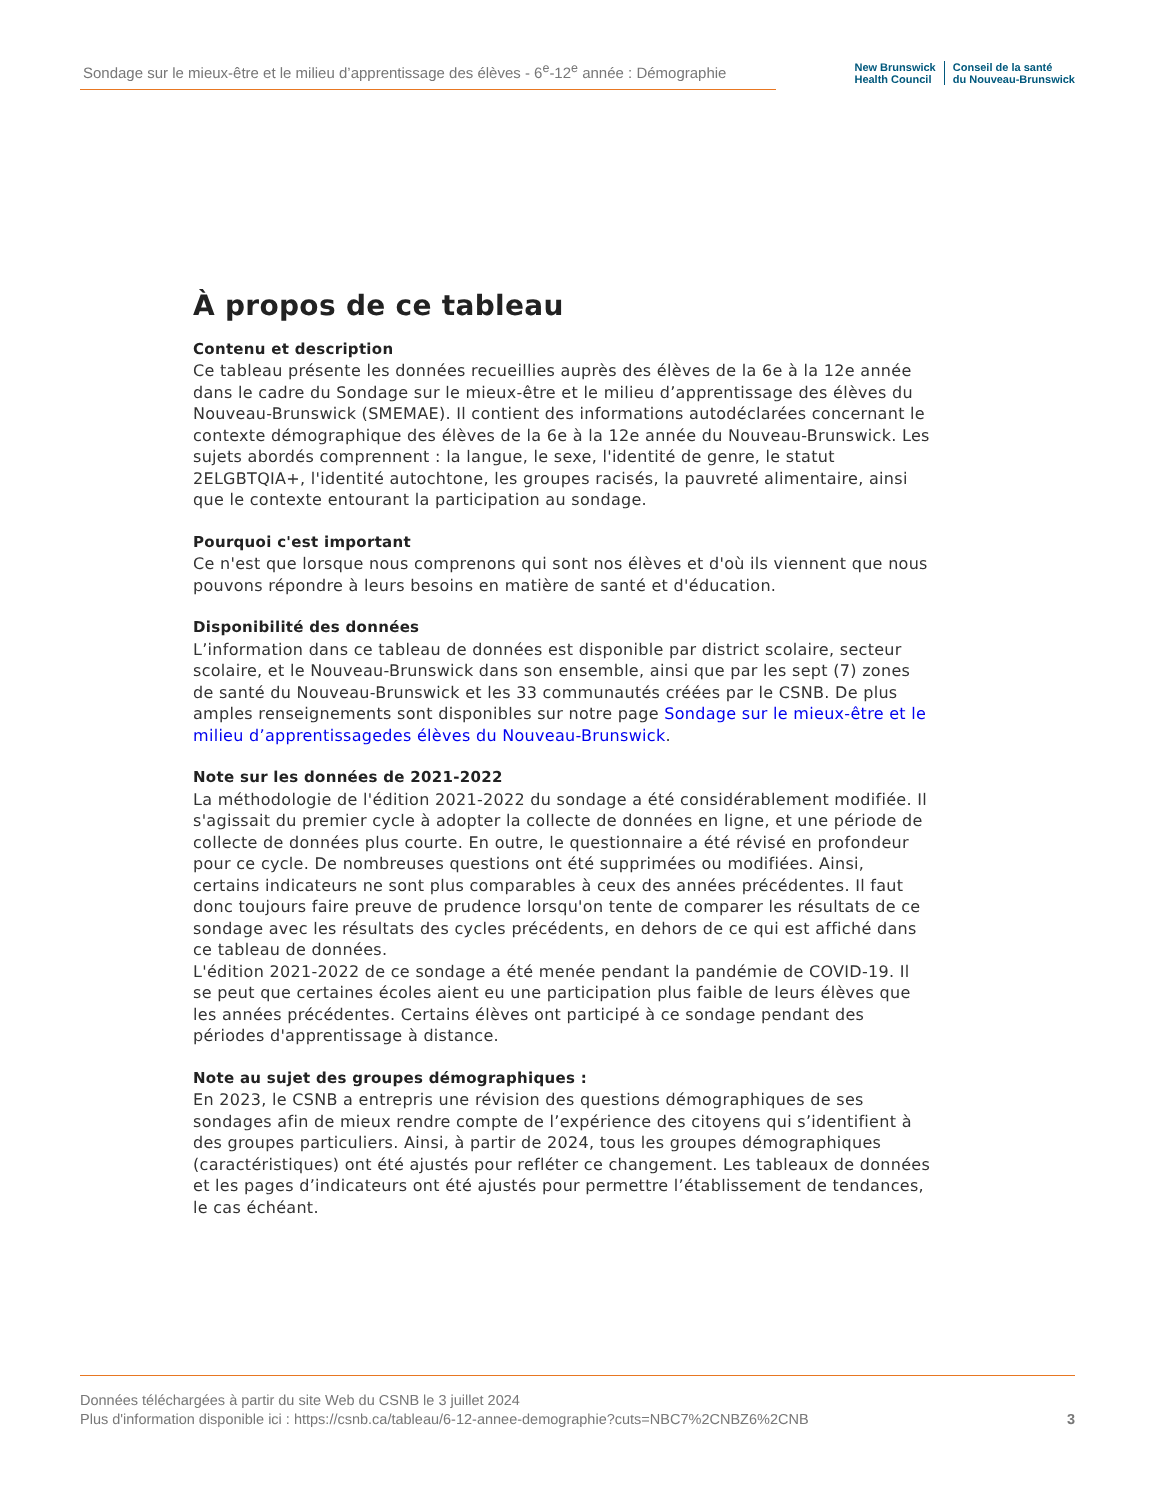Sondage sur le mieux-être et le milieu d’apprentissage des élèves - 6<sup>e</sup>-12<sup>e</sup> année : Démographie
New Brunswick
Health Council
Conseil de la santé
du Nouveau-Brunswick
À propos de ce tableau
Contenu et description
Ce tableau présente les données recueillies auprès des élèves de la 6e à la 12e année dans le cadre du Sondage sur le mieux-être et le milieu d’apprentissage des élèves du Nouveau-Brunswick (SMEMAE). Il contient des informations autodéclarées concernant le contexte démographique des élèves de la 6e à la 12e année du Nouveau-Brunswick. Les sujets abordés comprennent : la langue, le sexe, l'identité de genre, le statut 2ELGBTQIA+, l'identité autochtone, les groupes racisés, la pauvreté alimentaire, ainsi que le contexte entourant la participation au sondage.
Pourquoi c'est important
Ce n'est que lorsque nous comprenons qui sont nos élèves et d'où ils viennent que nous pouvons répondre à leurs besoins en matière de santé et d'éducation.
Disponibilité des données
L’information dans ce tableau de données est disponible par district scolaire, secteur scolaire, et le Nouveau-Brunswick dans son ensemble, ainsi que par les sept (7) zones de santé du Nouveau-Brunswick et les 33 communautés créées par le CSNB. De plus amples renseignements sont disponibles sur notre page Sondage sur le mieux-être et le milieu d’apprentissagedes élèves du Nouveau-Brunswick.
Note sur les données de 2021-2022
La méthodologie de l'édition 2021-2022 du sondage a été considérablement modifiée. Il s'agissait du premier cycle à adopter la collecte de données en ligne, et une période de collecte de données plus courte. En outre, le questionnaire a été révisé en profondeur pour ce cycle. De nombreuses questions ont été supprimées ou modifiées. Ainsi, certains indicateurs ne sont plus comparables à ceux des années précédentes. Il faut donc toujours faire preuve de prudence lorsqu'on tente de comparer les résultats de ce sondage avec les résultats des cycles précédents, en dehors de ce qui est affiché dans ce tableau de données.
L'édition 2021-2022 de ce sondage a été menée pendant la pandémie de COVID-19. Il se peut que certaines écoles aient eu une participation plus faible de leurs élèves que les années précédentes. Certains élèves ont participé à ce sondage pendant des périodes d'apprentissage à distance.
Note au sujet des groupes démographiques :
En 2023, le CSNB a entrepris une révision des questions démographiques de ses sondages afin de mieux rendre compte de l’expérience des citoyens qui s’identifient à des groupes particuliers. Ainsi, à partir de 2024, tous les groupes démographiques (caractéristiques) ont été ajustés pour refléter ce changement. Les tableaux de données et les pages d’indicateurs ont été ajustés pour permettre l’établissement de tendances, le cas échéant.
Données téléchargées à partir du site Web du CSNB le 3 juillet 2024
Plus d'information disponible ici : https://csnb.ca/tableau/6-12-annee-demographie?cuts=NBC7%2CNBZ6%2CNB
3